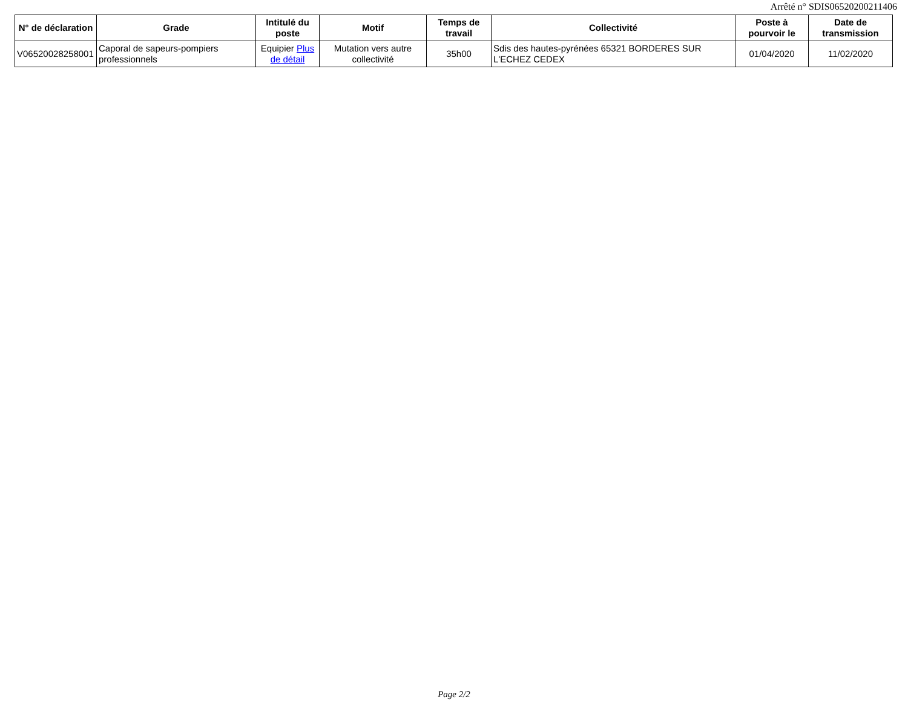Arrêté n° SDIS06520200211406
| N° de déclaration | Grade | Intitulé du poste | Motif | Temps de travail | Collectivité | Poste à pourvoir le | Date de transmission |
| --- | --- | --- | --- | --- | --- | --- | --- |
| V06520028258001 | Caporal de sapeurs-pompiers professionnels | Equipier Plus de détail | Mutation vers autre collectivité | 35h00 | Sdis des hautes-pyrénées 65321 BORDERES SUR L'ECHEZ CEDEX | 01/04/2020 | 11/02/2020 |
Page 2/2